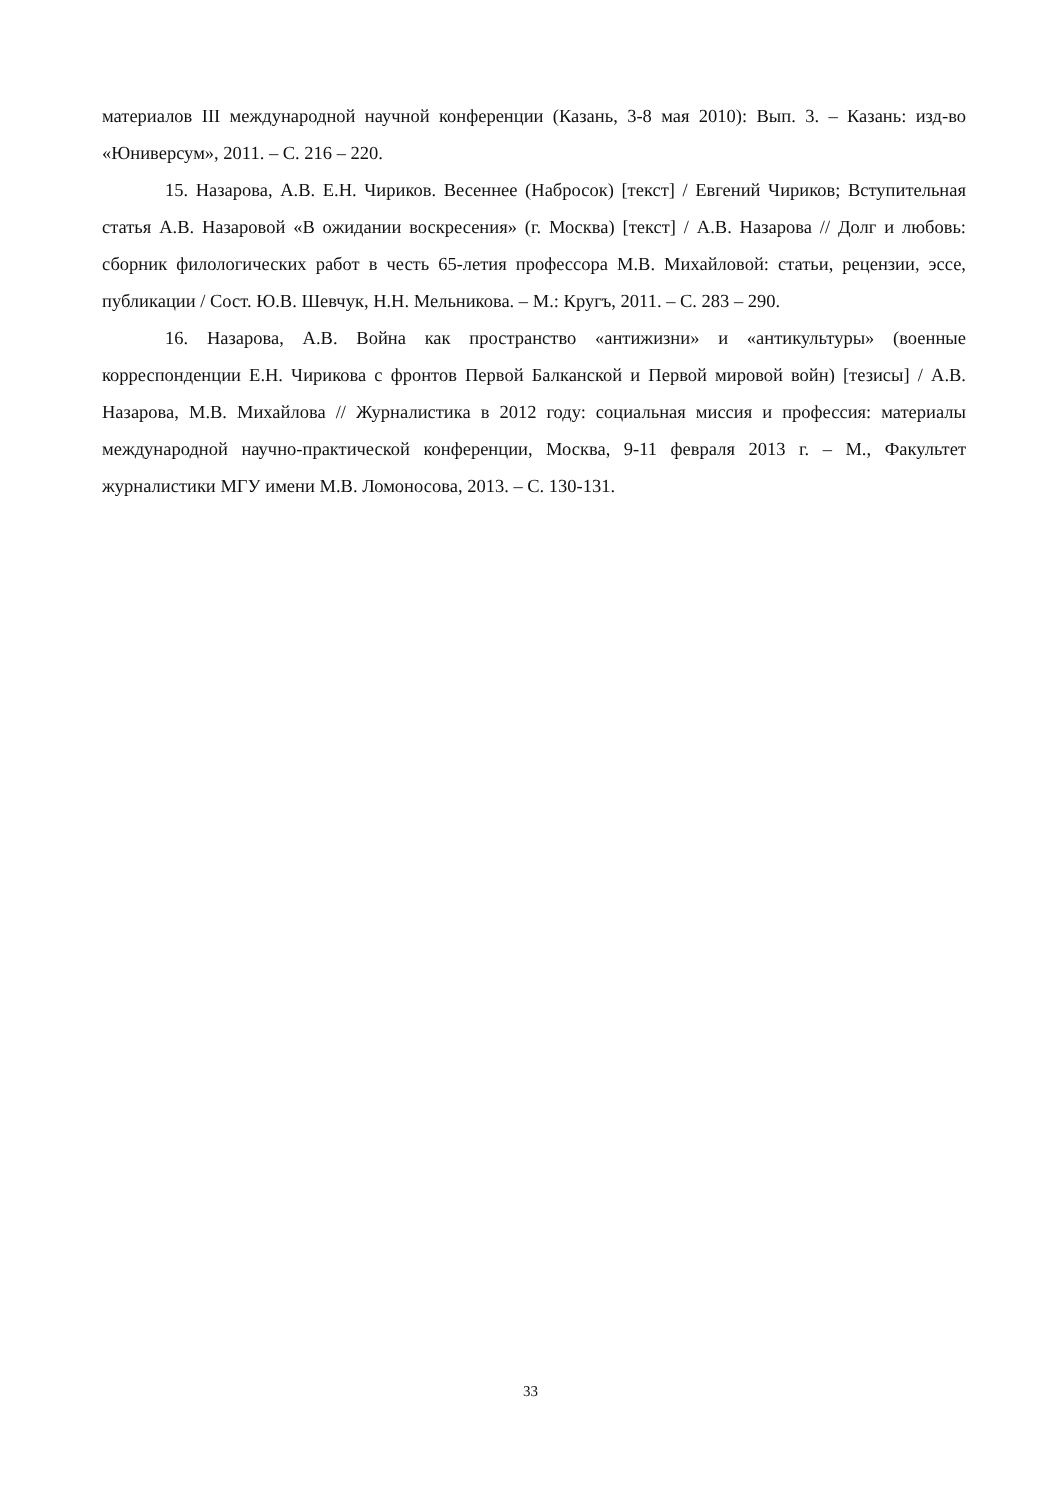материалов III международной научной конференции (Казань, 3-8 мая 2010): Вып. 3. – Казань: изд-во «Юниверсум», 2011. – С. 216 – 220.
15. Назарова, А.В. Е.Н. Чириков. Весеннее (Набросок) [текст] / Евгений Чириков; Вступительная статья А.В. Назаровой «В ожидании воскресения» (г. Москва) [текст] / А.В. Назарова // Долг и любовь: сборник филологических работ в честь 65-летия профессора М.В. Михайловой: статьи, рецензии, эссе, публикации / Сост. Ю.В. Шевчук, Н.Н. Мельникова. – М.: Кругъ, 2011. – С. 283 – 290.
16. Назарова, А.В. Война как пространство «антижизни» и «антикультуры» (военные корреспонденции Е.Н. Чирикова с фронтов Первой Балканской и Первой мировой войн) [тезисы] / А.В. Назарова, М.В. Михайлова // Журналистика в 2012 году: социальная миссия и профессия: материалы международной научно-практической конференции, Москва, 9-11 февраля 2013 г. – М., Факультет журналистики МГУ имени М.В. Ломоносова, 2013. – С. 130-131.
33